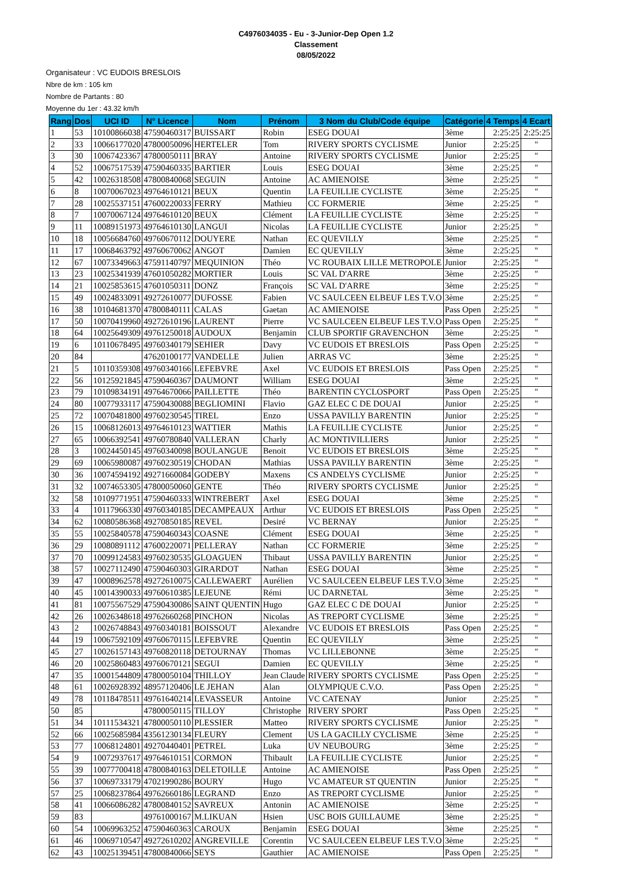C4976034035 - Eu - 3-Junior-Dep Open 1.2
Classement
08/05/2022
Organisateur : VC EUDOIS BRESLOIS
Nbre de km : 105 km
Nombre de Partants : 80
Moyenne du 1er : 43.32 km/h
| Rang | Dos | UCI ID | N° Licence | Nom | Prénom | 3 Nom du Club/Code équipe | Catégorie | 4 Temps | 4 Ecart |
| --- | --- | --- | --- | --- | --- | --- | --- | --- | --- |
| 1 | 53 | 10100866038 | 47590460317 | BUISSART | Robin | ESEG DOUAI | 3ème | 2:25:25 | 2:25:25 |
| 2 | 33 | 10066177020 | 47800050096 | HERTELER | Tom | RIVERY SPORTS CYCLISME | Junior | 2:25:25 | " |
| 3 | 30 | 10067423367 | 47800050111 | BRAY | Antoine | RIVERY SPORTS CYCLISME | Junior | 2:25:25 | " |
| 4 | 52 | 10067517539 | 47590460335 | BARTIER | Louis | ESEG DOUAI | 3ème | 2:25:25 | " |
| 5 | 42 | 10026318508 | 47800840068 | SEGUIN | Antoine | AC AMIENOISE | 3ème | 2:25:25 | " |
| 6 | 8 | 10070067023 | 49764610121 | BEUX | Quentin | LA FEUILLIE CYCLISTE | 3ème | 2:25:25 | " |
| 7 | 28 | 10025537151 | 47600220033 | FERRY | Mathieu | CC FORMERIE | 3ème | 2:25:25 | " |
| 8 | 7 | 10070067124 | 49764610120 | BEUX | Clément | LA FEUILLIE CYCLISTE | 3ème | 2:25:25 | " |
| 9 | 11 | 10089151973 | 49764610130 | LANGUI | Nicolas | LA FEUILLIE CYCLISTE | Junior | 2:25:25 | " |
| 10 | 18 | 10056684760 | 49760670112 | DOUYERE | Nathan | EC QUEVILLY | 3ème | 2:25:25 | " |
| 11 | 17 | 10068463792 | 49760670062 | ANGOT | Damien | EC QUEVILLY | 3ème | 2:25:25 | " |
| 12 | 67 | 10073349663 | 47591140797 | MEQUINION | Théo | VC ROUBAIX LILLE METROPOLE | Junior | 2:25:25 | " |
| 13 | 23 | 10025341939 | 47601050282 | MORTIER | Louis | SC VAL D'ARRE | 3ème | 2:25:25 | " |
| 14 | 21 | 10025853615 | 47601050311 | DONZ | François | SC VAL D'ARRE | 3ème | 2:25:25 | " |
| 15 | 49 | 10024833091 | 49272610077 | DUFOSSE | Fabien | VC SAULCEEN ELBEUF LES T.V.O | 3ème | 2:25:25 | " |
| 16 | 38 | 10104681370 | 47800840111 | CALAS | Gaetan | AC AMIENOISE | Pass Open | 2:25:25 | " |
| 17 | 50 | 10070419960 | 49272610196 | LAURENT | Pierre | VC SAULCEEN ELBEUF LES T.V.O | Pass Open | 2:25:25 | " |
| 18 | 64 | 10025649309 | 49761250018 | AUDOUX | Benjamin | CLUB SPORTIF GRAVENCHON | 3ème | 2:25:25 | " |
| 19 | 6 | 10110678495 | 49760340179 | SEHIER | Davy | VC EUDOIS ET BRESLOIS | Pass Open | 2:25:25 | " |
| 20 | 84 | | 47620100177 | VANDELLE | Julien | ARRAS VC | 3ème | 2:25:25 | " |
| 21 | 5 | 10110359308 | 49760340166 | LEFEBVRE | Axel | VC EUDOIS ET BRESLOIS | Pass Open | 2:25:25 | " |
| 22 | 56 | 10125921845 | 47590460367 | DAUMONT | William | ESEG DOUAI | 3ème | 2:25:25 | " |
| 23 | 79 | 10109834191 | 49764670066 | PAILLETTE | Théo | BARENTIN CYCLOSPORT | Pass Open | 2:25:25 | " |
| 24 | 80 | 10077933117 | 47590430088 | BEGLIOMINI | Flavio | GAZ ELEC C DE DOUAI | Junior | 2:25:25 | " |
| 25 | 72 | 10070481800 | 49760230545 | TIREL | Enzo | USSA PAVILLY BARENTIN | Junior | 2:25:25 | " |
| 26 | 15 | 10068126013 | 49764610123 | WATTIER | Mathis | LA FEUILLIE CYCLISTE | Junior | 2:25:25 | " |
| 27 | 65 | 10066392541 | 49760780840 | VALLERAN | Charly | AC MONTIVILLIERS | Junior | 2:25:25 | " |
| 28 | 3 | 10024450145 | 49760340098 | BOULANGUE | Benoit | VC EUDOIS ET BRESLOIS | 3ème | 2:25:25 | " |
| 29 | 69 | 10065980087 | 49760230519 | CHODAN | Mathias | USSA PAVILLY BARENTIN | 3ème | 2:25:25 | " |
| 30 | 36 | 10074594192 | 49271660084 | GODEBY | Maxens | CS ANDELYS CYCLISME | Junior | 2:25:25 | " |
| 31 | 32 | 10074653305 | 47800050060 | GENTE | Théo | RIVERY SPORTS CYCLISME | Junior | 2:25:25 | " |
| 32 | 58 | 10109771951 | 47590460333 | WINTREBERT | Axel | ESEG DOUAI | 3ème | 2:25:25 | " |
| 33 | 4 | 10117966330 | 49760340185 | DECAMPEAUX | Arthur | VC EUDOIS ET BRESLOIS | Pass Open | 2:25:25 | " |
| 34 | 62 | 10080586368 | 49270850185 | REVEL | Desiré | VC BERNAY | Junior | 2:25:25 | " |
| 35 | 55 | 10025840578 | 47590460343 | COASNE | Clément | ESEG DOUAI | 3ème | 2:25:25 | " |
| 36 | 29 | 10080891112 | 47600220071 | PELLERAY | Nathan | CC FORMERIE | 3ème | 2:25:25 | " |
| 37 | 70 | 10099124583 | 49760230535 | GLOAGUEN | Thibaut | USSA PAVILLY BARENTIN | Junior | 2:25:25 | " |
| 38 | 57 | 10027112490 | 47590460303 | GIRARDOT | Nathan | ESEG DOUAI | 3ème | 2:25:25 | " |
| 39 | 47 | 10008962578 | 49272610075 | CALLEWAERT | Aurélien | VC SAULCEEN ELBEUF LES T.V.O | 3ème | 2:25:25 | " |
| 40 | 45 | 10014390033 | 49760610385 | LEJEUNE | Rémi | UC DARNETAL | 3ème | 2:25:25 | " |
| 41 | 81 | 10075567529 | 47590430086 | SAINT QUENTIN | Hugo | GAZ ELEC C DE DOUAI | Junior | 2:25:25 | " |
| 42 | 26 | 10026348618 | 49762660268 | PINCHON | Nicolas | AS TREPORT CYCLISME | 3ème | 2:25:25 | " |
| 43 | 2 | 10026748843 | 49760340181 | BOISSOUT | Alexandre | VC EUDOIS ET BRESLOIS | Pass Open | 2:25:25 | " |
| 44 | 19 | 10067592109 | 49760670115 | LEFEBVRE | Quentin | EC QUEVILLY | 3ème | 2:25:25 | " |
| 45 | 27 | 10026157143 | 49760820118 | DETOURNAY | Thomas | VC LILLEBONNE | 3ème | 2:25:25 | " |
| 46 | 20 | 10025860483 | 49760670121 | SEGUI | Damien | EC QUEVILLY | 3ème | 2:25:25 | " |
| 47 | 35 | 10001544809 | 47800050104 | THILLOY | Jean Claude | RIVERY SPORTS CYCLISME | Pass Open | 2:25:25 | " |
| 48 | 61 | 10026928392 | 48957120406 | LE JEHAN | Alan | OLYMPIQUE C.V.O. | Pass Open | 2:25:25 | " |
| 49 | 78 | 10118478511 | 49761640214 | LEVASSEUR | Antoine | VC CATENAY | Junior | 2:25:25 | " |
| 50 | 85 | | 47800050115 | TILLOY | Christophe | RIVERY SPORT | Pass Open | 2:25:25 | " |
| 51 | 34 | 10111534321 | 47800050110 | PLESSIER | Matteo | RIVERY SPORTS CYCLISME | Junior | 2:25:25 | " |
| 52 | 66 | 10025685984 | 43561230134 | FLEURY | Clement | US LA GACILLY CYCLISME | 3ème | 2:25:25 | " |
| 53 | 77 | 10068124801 | 49270440401 | PETREL | Luka | UV NEUBOURG | 3ème | 2:25:25 | " |
| 54 | 9 | 10072937617 | 49764610151 | CORMON | Thibault | LA FEUILLIE CYCLISTE | Junior | 2:25:25 | " |
| 55 | 39 | 10077700418 | 47800840163 | DELETOILLE | Antoine | AC AMIENOISE | Pass Open | 2:25:25 | " |
| 56 | 37 | 10069733179 | 47021990286 | BOURY | Hugo | VC AMATEUR ST QUENTIN | Junior | 2:25:25 | " |
| 57 | 25 | 10068237864 | 49762660186 | LEGRAND | Enzo | AS TREPORT CYCLISME | Junior | 2:25:25 | " |
| 58 | 41 | 10066086282 | 47800840152 | SAVREUX | Antonin | AC AMIENOISE | 3ème | 2:25:25 | " |
| 59 | 83 | | 49761000167 | M.LIKUAN | Hsien | USC BOIS GUILLAUME | 3ème | 2:25:25 | " |
| 60 | 54 | 10069963252 | 47590460363 | CAROUX | Benjamin | ESEG DOUAI | 3ème | 2:25:25 | " |
| 61 | 46 | 10069710547 | 49272610202 | ANGREVILLE | Corentin | VC SAULCEEN ELBEUF LES T.V.O | 3ème | 2:25:25 | " |
| 62 | 43 | 10025139451 | 47800840066 | SEYS | Gauthier | AC AMIENOISE | Pass Open | 2:25:25 | " |